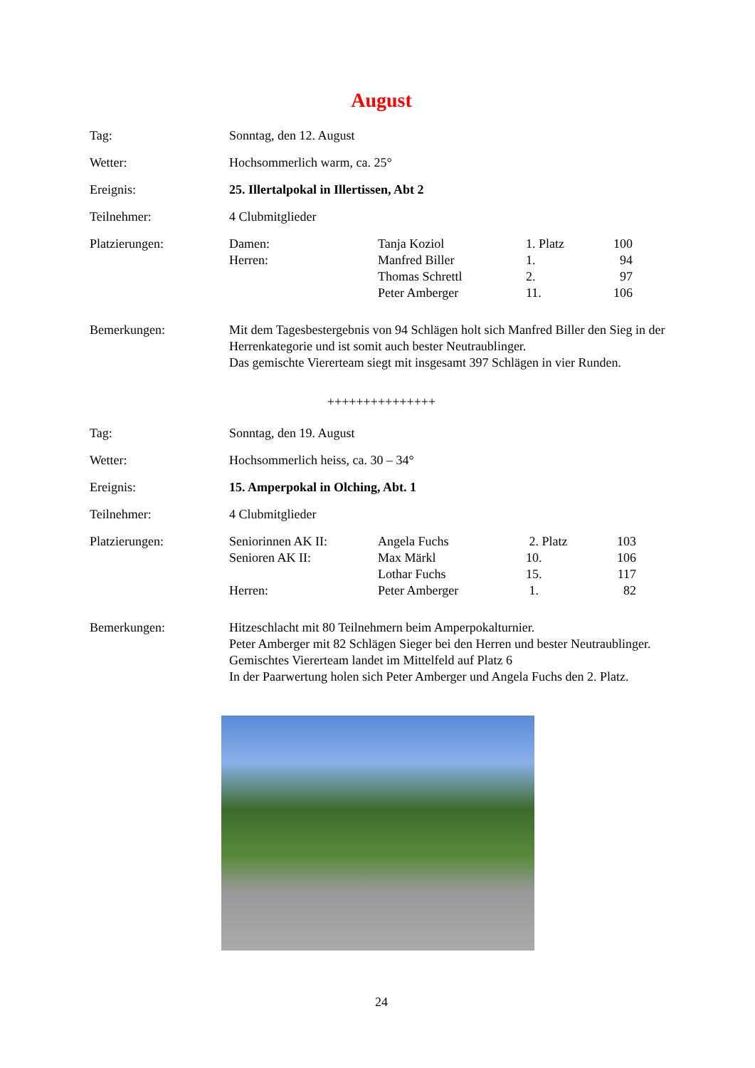August
| Tag: | Sonntag, den 12. August |
| Wetter: | Hochsommerlich warm, ca. 25° |
| Ereignis: | 25. Illertalpokal in Illertissen, Abt 2 |
| Teilnehmer: | 4 Clubmitglieder |
| Platzierungen: | / Damen: / Tanja Koziol / 1. Platz / 100 / / Herren: / Manfred Biller / 1. / 94 / / / Thomas Schrettl / 2. / 97 / / / Peter Amberger / 11. / 106 / |
| Bemerkungen: | Mit dem Tagesbestergebnis von 94 Schlägen holt sich Manfred Biller den Sieg in der Herrenkategorie und ist somit auch bester Neutraublinger. Das gemischte Viererteam siegt mit insgesamt 397 Schlägen in vier Runden. |
+++++++++++++++
| Tag: | Sonntag, den 19. August |
| Wetter: | Hochsommerlich heiss, ca. 30 – 34° |
| Ereignis: | 15. Amperpokal in Olching, Abt. 1 |
| Teilnehmer: | 4 Clubmitglieder |
| Platzierungen: | / Seniorinnen AK II: / Angela Fuchs / 2. Platz / 103 / / Senioren AK II: / Max Märkl / 10. / 106 / / / Lothar Fuchs / 15. / 117 / / Herren: / Peter Amberger / 1. / 82 / |
| Bemerkungen: | Hitzeschlacht mit 80 Teilnehmern beim Amperpokalturnier. Peter Amberger mit 82 Schlägen Sieger bei den Herren und bester Neutraublinger. Gemischtes Viererteam landet im Mittelfeld auf Platz 6 In der Paarwertung holen sich Peter Amberger und Angela Fuchs den 2. Platz. |
24